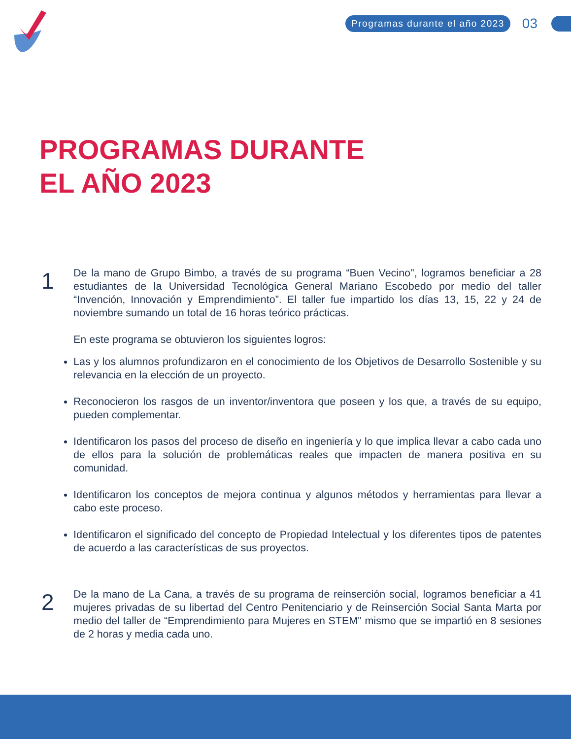Programas durante el año 2023 03
PROGRAMAS DURANTE
EL AÑO 2023
1
De la mano de Grupo Bimbo, a través de su programa “Buen Vecino", logramos beneficiar a 28 estudiantes de la Universidad Tecnológica General Mariano Escobedo por medio del taller “Invención, Innovación y Emprendimiento”. El taller fue impartido los días 13, 15, 22 y 24 de noviembre sumando un total de 16 horas teórico prácticas.
En este programa se obtuvieron los siguientes logros:
Las y los alumnos profundizaron en el conocimiento de los Objetivos de Desarrollo Sostenible y su relevancia en la elección de un proyecto.
Reconocieron los rasgos de un inventor/inventora que poseen y los que, a través de su equipo, pueden complementar.
Identificaron los pasos del proceso de diseño en ingeniería y lo que implica llevar a cabo cada uno de ellos para la solución de problemáticas reales que impacten de manera positiva en su comunidad.
Identificaron los conceptos de mejora continua y algunos métodos y herramientas para llevar a cabo este proceso.
Identificaron el significado del concepto de Propiedad Intelectual y los diferentes tipos de patentes de acuerdo a las características de sus proyectos.
2
De la mano de La Cana, a través de su programa de reinserción social, logramos beneficiar a 41 mujeres privadas de su libertad del Centro Penitenciario y de Reinserción Social Santa Marta por medio del taller de “Emprendimiento para Mujeres en STEM" mismo que se impartió en 8 sesiones de 2 horas y media cada uno.